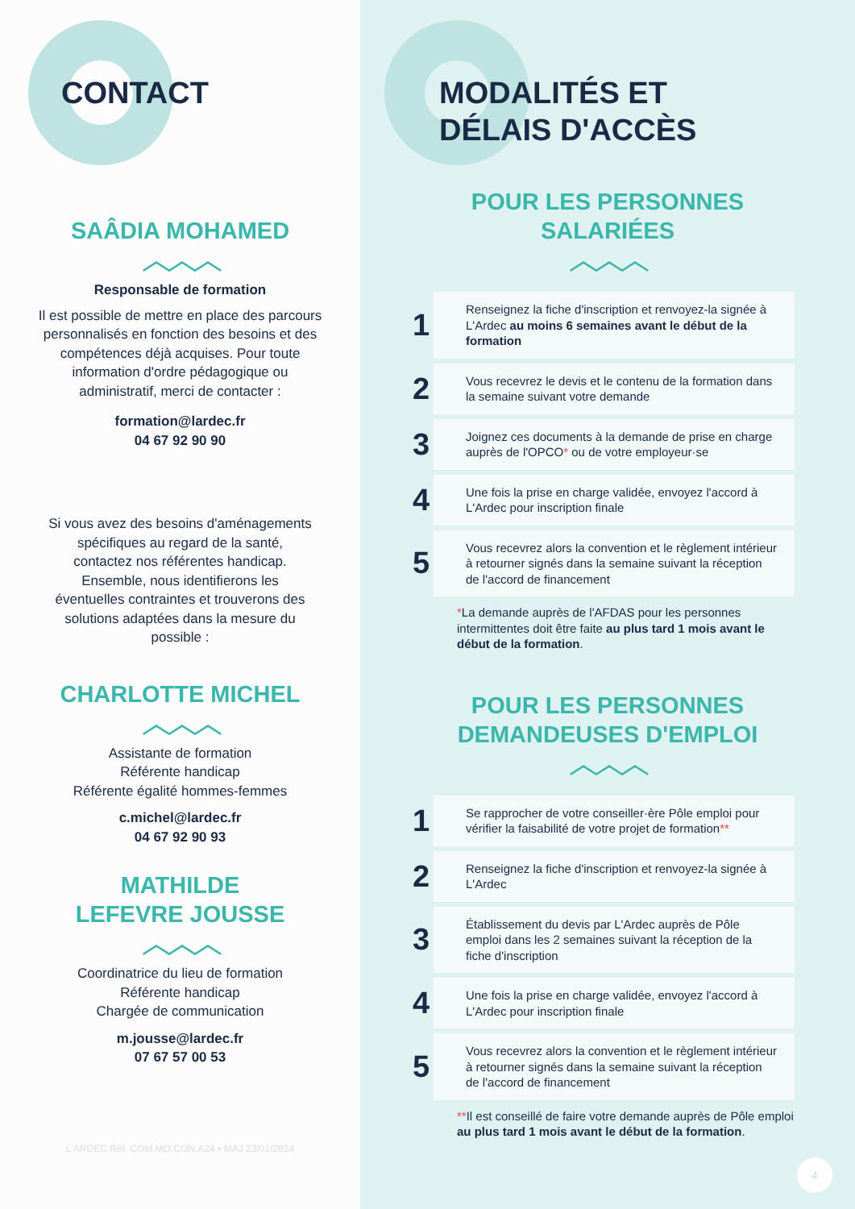CONTACT
SAÂDIA MOHAMED
︿︿︿
Responsable de formation
Il est possible de mettre en place des parcours personnalisés en fonction des besoins et des compétences déjà acquises. Pour toute information d'ordre pédagogique ou administratif, merci de contacter :
formation@lardec.fr
04 67 92 90 90
Si vous avez des besoins d'aménagements spécifiques au regard de la santé, contactez nos référentes handicap. Ensemble, nous identifierons les éventuelles contraintes et trouverons des solutions adaptées dans la mesure du possible :
CHARLOTTE MICHEL
︿︿︿
Assistante de formation
Référente handicap
Référente égalité hommes-femmes
c.michel@lardec.fr
04 67 92 90 93
MATHILDE
LEFEVRE JOUSSE
︿︿︿
Coordinatrice du lieu de formation
Référente handicap
Chargée de communication
m.jousse@lardec.fr
07 67 57 00 53
L'ARDEC Réf. COM.MO.CON.A24 • MAJ 23/01/2024
MODALITÉS ET
DÉLAIS D'ACCÈS
POUR LES PERSONNES
SALARIÉES
︿︿︿
1
Renseignez la fiche d'inscription et renvoyez-la signée à L'Ardec au moins 6 semaines avant le début de la formation
2
Vous recevrez le devis et le contenu de la formation dans la semaine suivant votre demande
3
Joignez ces documents à la demande de prise en charge auprès de l'OPCO* ou de votre employeur·se
4
Une fois la prise en charge validée, envoyez l'accord à L'Ardec pour inscription finale
5
Vous recevrez alors la convention et le règlement intérieur à retourner signés dans la semaine suivant la réception de l'accord de financement
*La demande auprès de l'AFDAS pour les personnes intermittentes doit être faite au plus tard 1 mois avant le début de la formation.
POUR LES PERSONNES
DEMANDEUSES D'EMPLOI
︿︿︿
1
Se rapprocher de votre conseiller·ère Pôle emploi pour vérifier la faisabilité de votre projet de formation**
2
Renseignez la fiche d'inscription et renvoyez-la signée à L'Ardec
3
Établissement du devis par L'Ardec auprès de Pôle emploi dans les 2 semaines suivant la réception de la fiche d'inscription
4
Une fois la prise en charge validée, envoyez l'accord à L'Ardec pour inscription finale
5
Vous recevrez alors la convention et le règlement intérieur à retourner signés dans la semaine suivant la réception de l'accord de financement
**Il est conseillé de faire votre demande auprès de Pôle emploi au plus tard 1 mois avant le début de la formation.
4